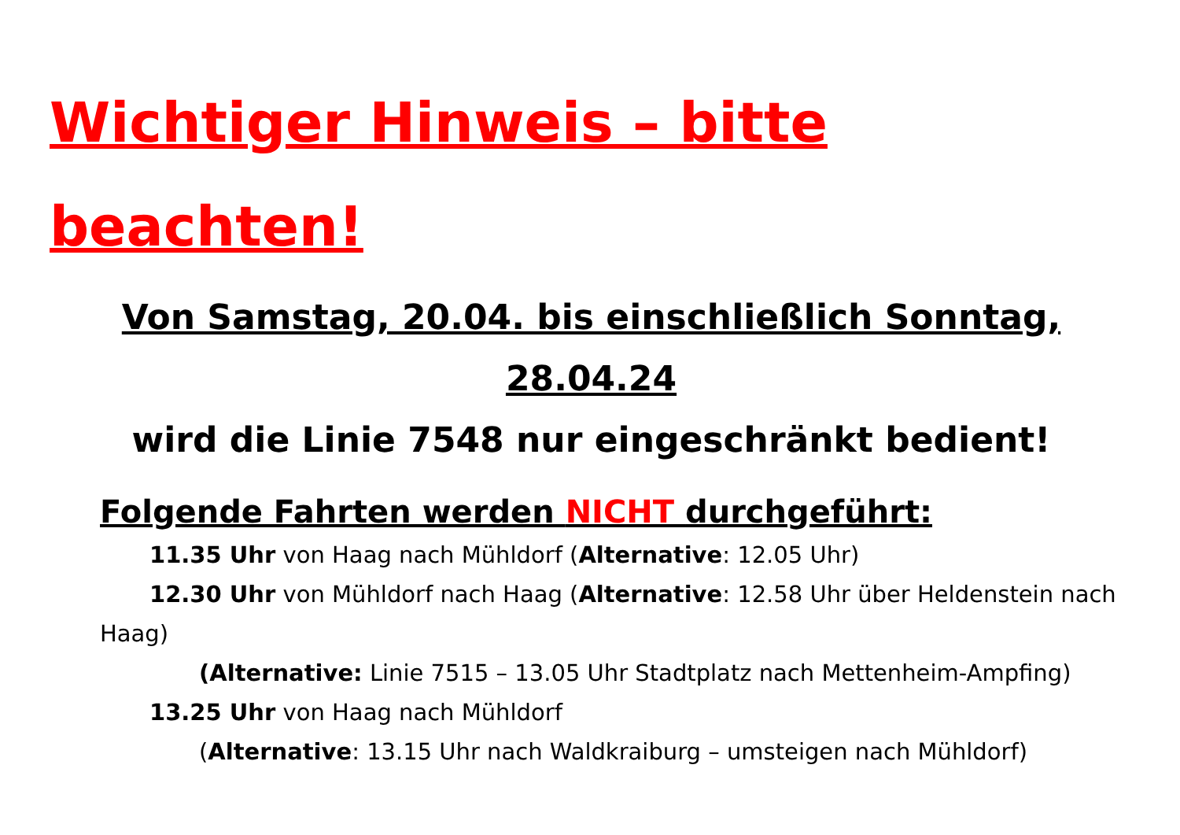Wichtiger Hinweis – bitte beachten!
Von Samstag, 20.04. bis einschließlich Sonntag,
28.04.24
wird die Linie 7548 nur eingeschränkt bedient!
Folgende Fahrten werden NICHT durchgeführt:
11.35 Uhr von Haag nach Mühldorf (Alternative: 12.05 Uhr)
12.30 Uhr von Mühldorf nach Haag (Alternative: 12.58 Uhr über Heldenstein nach Haag)
(Alternative: Linie 7515 – 13.05 Uhr Stadtplatz nach Mettenheim-Ampfing)
13.25 Uhr von Haag nach Mühldorf
(Alternative: 13.15 Uhr nach Waldkraiburg – umsteigen nach Mühldorf)